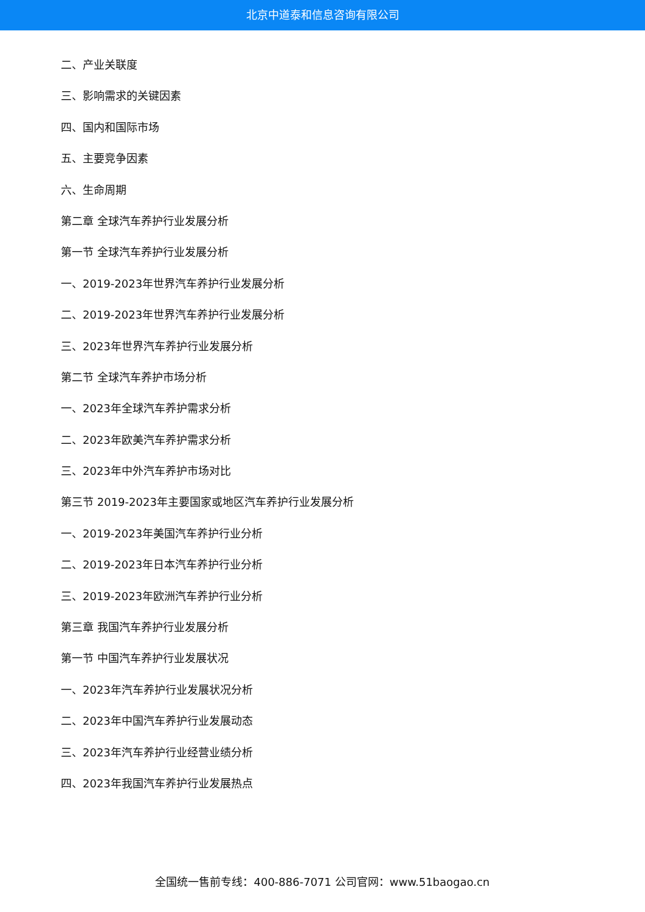北京中道泰和信息咨询有限公司
二、产业关联度
三、影响需求的关键因素
四、国内和国际市场
五、主要竞争因素
六、生命周期
第二章 全球汽车养护行业发展分析
第一节 全球汽车养护行业发展分析
一、2019-2023年世界汽车养护行业发展分析
二、2019-2023年世界汽车养护行业发展分析
三、2023年世界汽车养护行业发展分析
第二节 全球汽车养护市场分析
一、2023年全球汽车养护需求分析
二、2023年欧美汽车养护需求分析
三、2023年中外汽车养护市场对比
第三节 2019-2023年主要国家或地区汽车养护行业发展分析
一、2019-2023年美国汽车养护行业分析
二、2019-2023年日本汽车养护行业分析
三、2019-2023年欧洲汽车养护行业分析
第三章 我国汽车养护行业发展分析
第一节 中国汽车养护行业发展状况
一、2023年汽车养护行业发展状况分析
二、2023年中国汽车养护行业发展动态
三、2023年汽车养护行业经营业绩分析
四、2023年我国汽车养护行业发展热点
全国统一售前专线：400-886-7071 公司官网：www.51baogao.cn